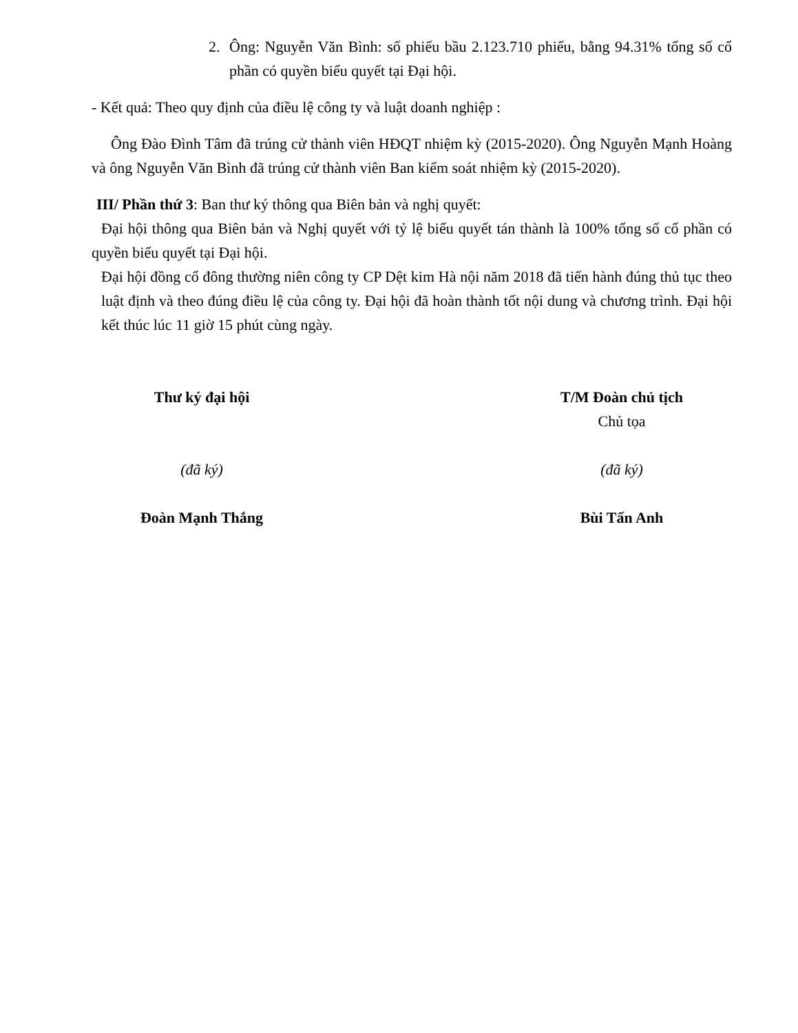2. Ông: Nguyễn Văn Bình: số phiếu bầu 2.123.710 phiếu, bằng 94.31% tổng số cổ phần có quyền biểu quyết tại Đại hội.
- Kết quả: Theo quy định của điều lệ công ty và luật doanh nghiệp :
Ông Đào Đình Tâm đã trúng cử thành viên HĐQT nhiệm kỳ (2015-2020). Ông Nguyễn Mạnh Hoàng và ông Nguyễn Văn Bình đã trúng cử thành viên Ban kiểm soát nhiệm kỳ (2015-2020).
III/ Phần thứ 3: Ban thư ký thông qua Biên bản và nghị quyết:
Đại hội thông qua Biên bản và Nghị quyết với tỷ lệ biểu quyết tán thành là 100% tổng số cổ phần có quyền biểu quyết tại Đại hội.
Đại hội đồng cổ đông thường niên công ty CP Dệt kim Hà nội năm 2018 đã tiến hành đúng thủ tục theo luật định và theo đúng điều lệ của công ty. Đại hội đã hoàn thành tốt nội dung và chương trình. Đại hội kết thúc lúc 11 giờ 15 phút cùng ngày.
Thư ký đại hội
(đã ký)
Đoàn Mạnh Thắng
T/M Đoàn chủ tịch
Chủ tọa
(đã ký)
Bùi Tấn Anh